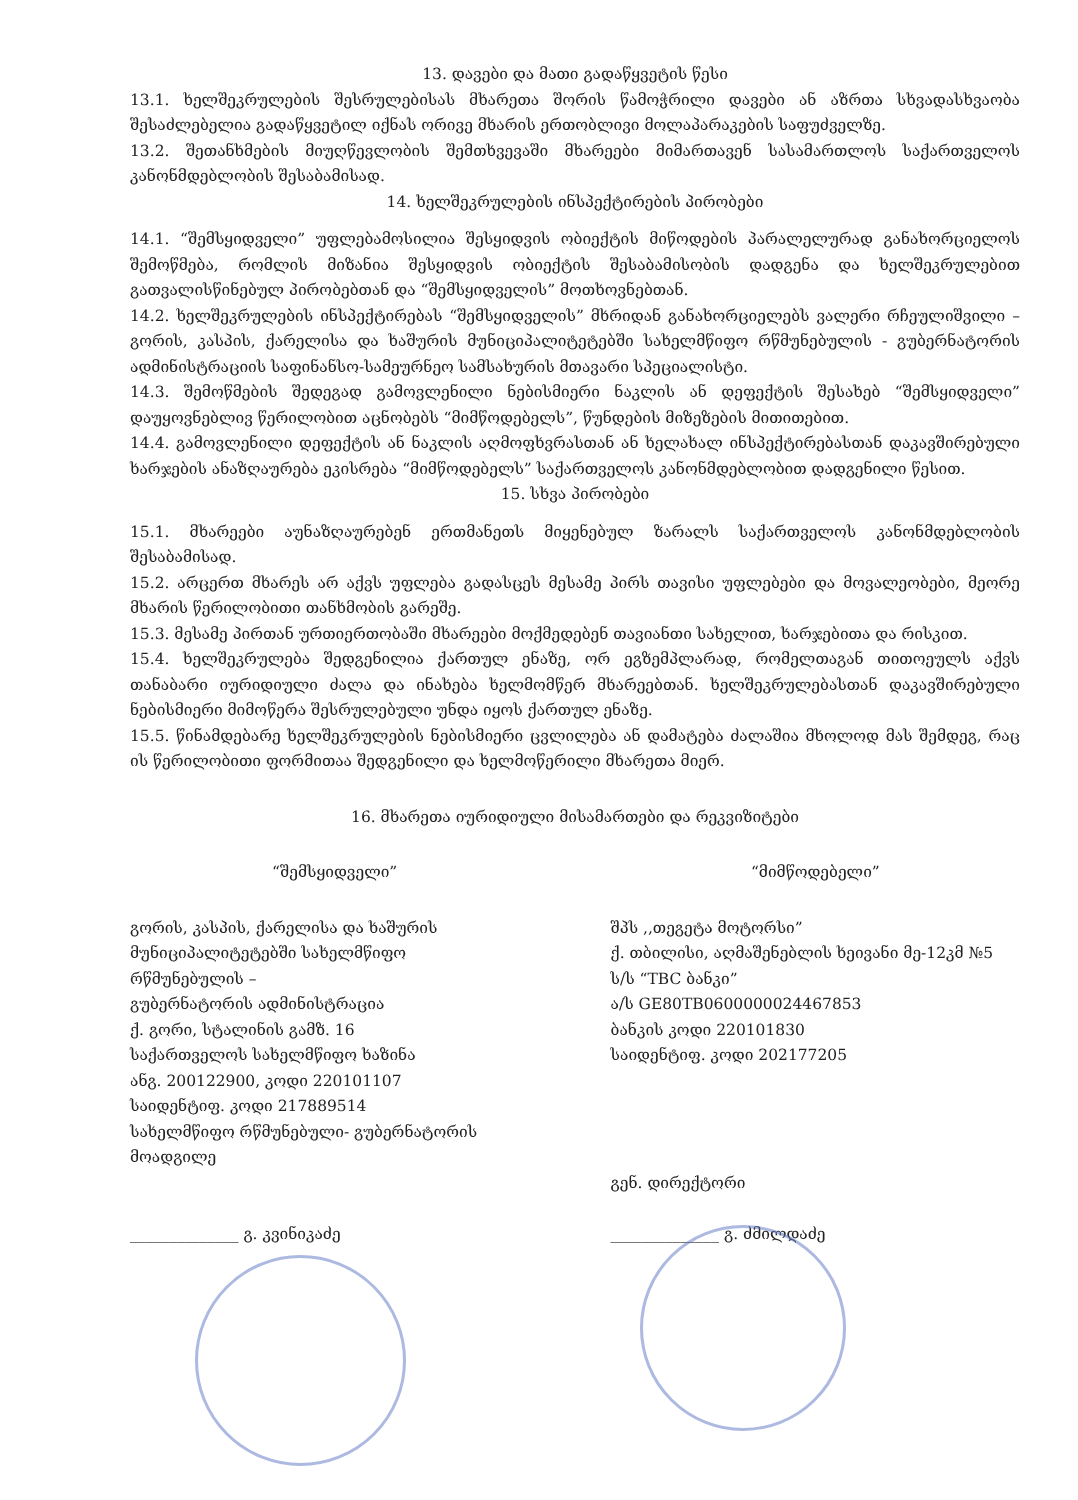13. დავები და მათი გადაწყვეტის წესი
13.1. ხელშეკრულების შესრულებისას მხარეთა შორის წამოჭრილი დავები ან აზრთა სხვადასხვაობა შესაძლებელია გადაწყვეტილ იქნას ორივე მხარის ერთობლივი მოლაპარაკების საფუძველზე.
13.2. შეთანხმების მიუღწევლობის შემთხვევაში მხარეები მიმართავენ სასამართლოს საქართველოს კანონმდებლობის შესაბამისად.
14. ხელშეკრულების ინსპექტირების პირობები
14.1. “შემსყიდველი” უფლებამოსილია შესყიდვის ობიექტის მიწოდების პარალელურად განახორციელოს შემოწმება, რომლის მიზანია შესყიდვის ობიექტის შესაბამისობის დადგენა და ხელშეკრულებით გათვალისწინებულ პირობებთან და “შემსყიდველის” მოთხოვნებთან.
14.2. ხელშეკრულების ინსპექტირებას “შემსყიდველის” მხრიდან განახორციელებს ვალერი რჩეულიშვილი – გორის, კასპის, ქარელისა და ხაშურის მუნიციპალიტეტებში სახელმწიფო რწმუნებულის - გუბერნატორის ადმინისტრაციის საფინანსო-სამეურნეო სამსახურის მთავარი სპეციალისტი.
14.3. შემოწმების შედეგად გამოვლენილი ნებისმიერი ნაკლის ან დეფექტის შესახებ “შემსყიდველი” დაუყოვნებლივ წერილობით აცნობებს “მიმწოდებელს”, წუნდების მიზეზების მითითებით.
14.4. გამოვლენილი დეფექტის ან ნაკლის აღმოფხვრასთან ან ხელახალ ინსპექტირებასთან დაკავშირებული ხარჯების ანაზღაურება ეკისრება “მიმწოდებელს” საქართველოს კანონმდებლობით დადგენილი წესით.
15. სხვა პირობები
15.1. მხარეები აუნაზღაურებენ ერთმანეთს მიყენებულ ზარალს საქართველოს კანონმდებლობის შესაბამისად.
15.2. არცერთ მხარეს არ აქვს უფლება გადასცეს მესამე პირს თავისი უფლებები და მოვალეობები, მეორე მხარის წერილობითი თანხმობის გარეშე.
15.3. მესამე პირთან ურთიერთობაში მხარეები მოქმედებენ თავიანთი სახელით, ხარჯებითა და რისკით.
15.4. ხელშეკრულება შედგენილია ქართულ ენაზე, ორ ეგზემპლარად, რომელთაგან თითოეულს აქვს თანაბარი იურიდიული ძალა და ინახება ხელმომწერ მხარეებთან. ხელშეკრულებასთან დაკავშირებული ნებისმიერი მიმოწერა შესრულებული უნდა იყოს ქართულ ენაზე.
15.5. წინამდებარე ხელშეკრულების ნებისმიერი ცვლილება ან დამატება ძალაშია მხოლოდ მას შემდეგ, რაც ის წერილობითი ფორმითაა შედგენილი და ხელმოწერილი მხარეთა მიერ.
16. მხარეთა იურიდიული მისამართები და რეკვიზიტები
“შემსყიდველი” “მიმწოდებელი”
გორის, კასპის, ქარელისა და ხაშურის
მუნიციპალიტეტებში სახელმწიფო
რწმუნებულის –
გუბერნატორის ადმინისტრაცია
ქ. გორი, სტალინის გამზ. 16
საქართველოს სახელმწიფო ხაზინა
ანგ. 200122900, კოდი 220101107
საიდენტიფ. კოდი 217889514
სახელმწიფო რწმუნებული- გუბერნატორის
მოადგილე
______________ გ. კვინიკაძე
შპს ,,თეგეტა მოტორსი”
ქ. თბილისი, აღმაშენებლის ხეივანი მე-12კმ №5
ს/ს “TBC ბანკი”
ა/ს GE80TB0600000024467853
ბანკის კოდი 220101830
საიდენტიფ. კოდი 202177205
გენ. დირექტორი
______________ გ. ძმილდაძე